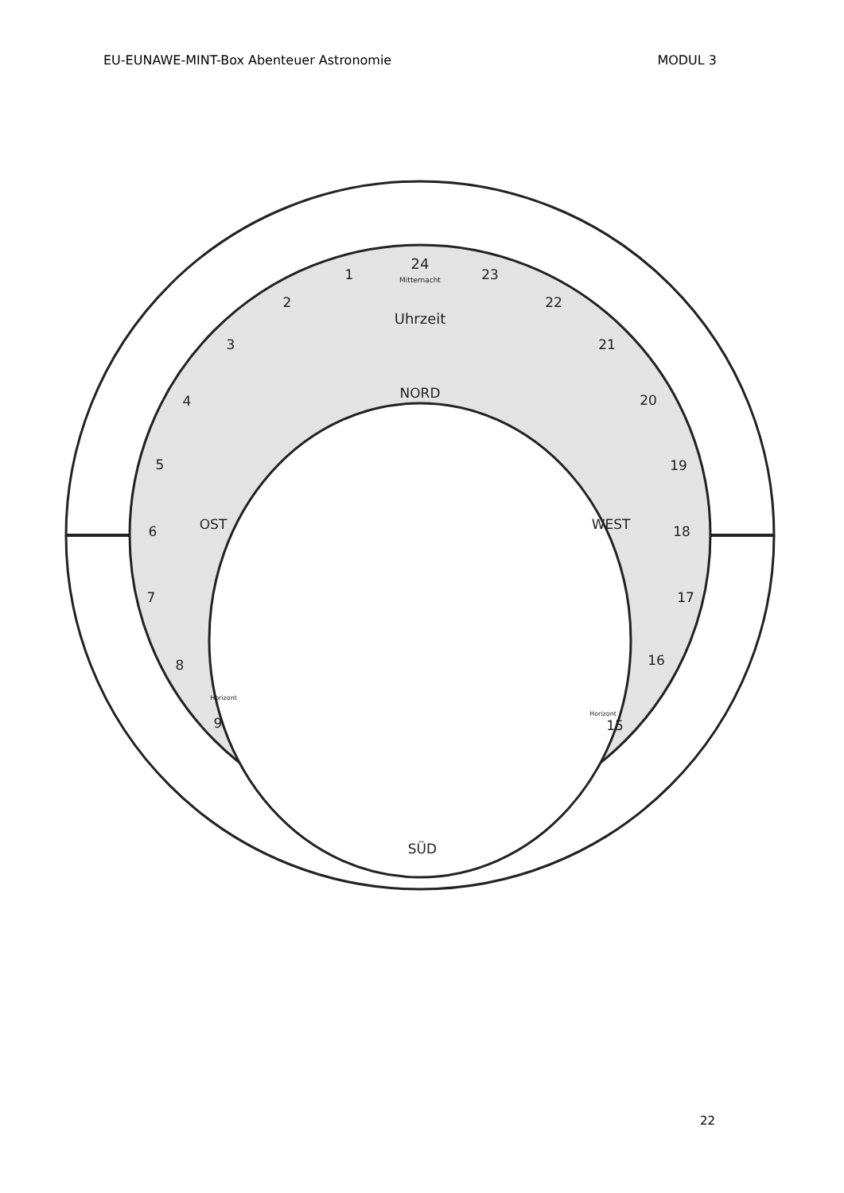EU-EUNAWE-MINT-Box Abenteuer Astronomie MODUL 3
24
Mitternacht
1
2
3
4
5
6
7
8
9
23
22
21
20
19
18
17
16
15
Uhrzeit
NORD
OST
WEST
Horizont
Horizont
SÜD
22